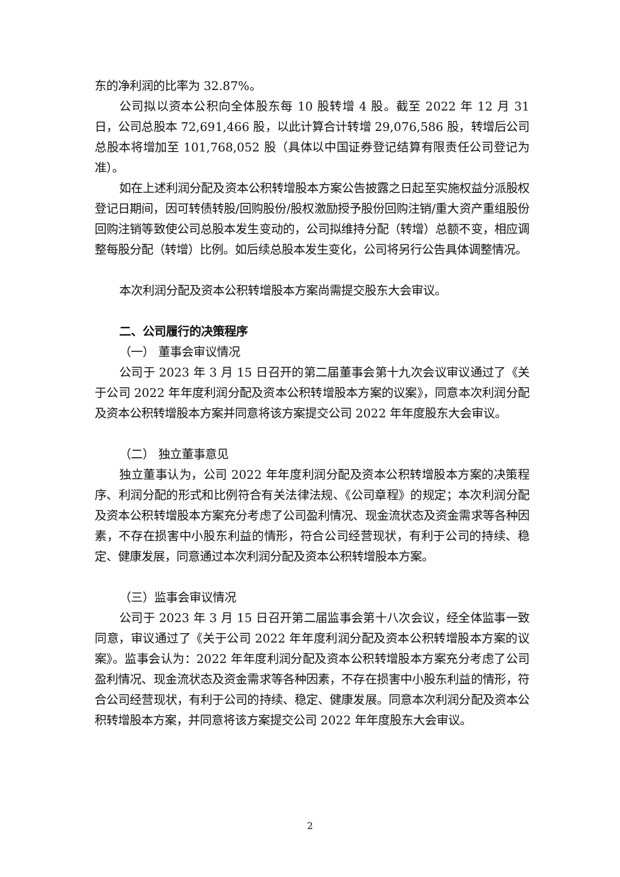东的净利润的比率为 32.87%。
公司拟以资本公积向全体股东每 10 股转增 4 股。截至 2022 年 12 月 31 日，公司总股本 72,691,466 股，以此计算合计转增 29,076,586 股，转增后公司总股本将增加至 101,768,052 股（具体以中国证券登记结算有限责任公司登记为准）。
如在上述利润分配及资本公积转增股本方案公告披露之日起至实施权益分派股权登记日期间，因可转债转股/回购股份/股权激励授予股份回购注销/重大资产重组股份回购注销等致使公司总股本发生变动的，公司拟维持分配（转增）总额不变，相应调整每股分配（转增）比例。如后续总股本发生变化，公司将另行公告具体调整情况。
本次利润分配及资本公积转增股本方案尚需提交股东大会审议。
二、公司履行的决策程序
（一） 董事会审议情况
公司于 2023 年 3 月 15 日召开的第二届董事会第十九次会议审议通过了《关于公司 2022 年年度利润分配及资本公积转增股本方案的议案》，同意本次利润分配及资本公积转增股本方案并同意将该方案提交公司 2022 年年度股东大会审议。
（二） 独立董事意见
独立董事认为，公司 2022 年年度利润分配及资本公积转增股本方案的决策程序、利润分配的形式和比例符合有关法律法规、《公司章程》的规定；本次利润分配及资本公积转增股本方案充分考虑了公司盈利情况、现金流状态及资金需求等各种因素，不存在损害中小股东利益的情形，符合公司经营现状，有利于公司的持续、稳定、健康发展，同意通过本次利润分配及资本公积转增股本方案。
（三）监事会审议情况
公司于 2023 年 3 月 15 日召开第二届监事会第十八次会议，经全体监事一致同意，审议通过了《关于公司 2022 年年度利润分配及资本公积转增股本方案的议案》。监事会认为：2022 年年度利润分配及资本公积转增股本方案充分考虑了公司盈利情况、现金流状态及资金需求等各种因素，不存在损害中小股东利益的情形，符合公司经营现状，有利于公司的持续、稳定、健康发展。同意本次利润分配及资本公积转增股本方案，并同意将该方案提交公司 2022 年年度股东大会审议。
2